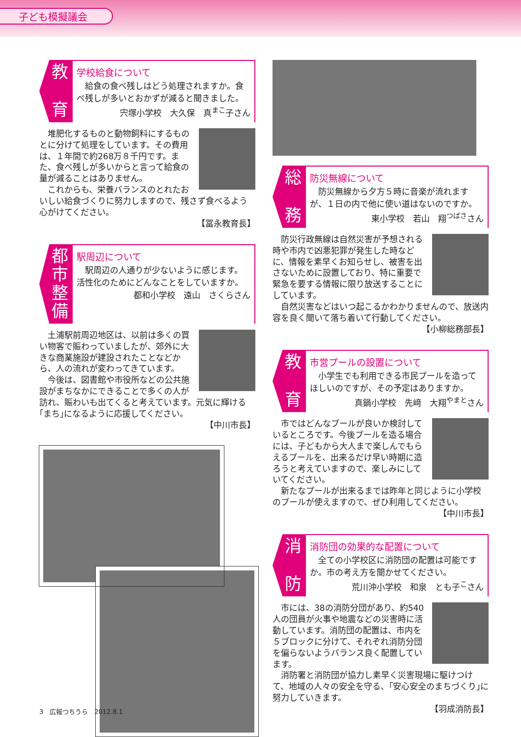子ども模擬議会
教
育
学校給食について
　給食の食べ残しはどう処理されますか。食べ残しが多いとおかずが減ると聞きました。
宍塚小学校　大久保　真<sup>まこ</sup>子さん
　堆肥化するものと動物飼料にするものとに分けて処理をしています。その費用は、１年間で約268万８千円です。また、食べ残しが多いからと言って給食の量が減ることはありません。
　これからも、栄養バランスのとれたおいしい給食づくりに努力しますので、残さず食べるよう心がけてください。
【冨永教育長】
都市整備
駅周辺について
　駅周辺の人通りが少ないように感じます。活性化のためにどんなことをしていますか。
都和小学校　遠山　さくらさん
　土浦駅前周辺地区は、以前は多くの買い物客で賑わっていましたが、郊外に大きな商業施設が建設されたことなどから、人の流れが変わってきています。
　今後は、図書館や市役所などの公共施設がまちなかにできることで多くの人が訪れ、賑わいも出てくると考えています。元気に輝ける｢まち｣になるように応援してください。
【中川市長】
総
務
防災無線について
　防災無線から夕方５時に音楽が流れますが、１日の内で他に使い道はないのですか。
東小学校　若山　翔<sup>つばさ</sup>さん
　防災行政無線は自然災害が予想される時や市内で凶悪犯罪が発生した時などに、情報を素早くお知らせし、被害を出さないために設置しており、特に重要で緊急を要する情報に限り放送することにしています。
　自然災害などはいつ起こるかわかりませんので、放送内容を良く聞いて落ち着いて行動してください。
【小柳総務部長】
教
育
市営プールの設置について
　小学生でも利用できる市民プールを造ってほしいのですが、その予定はありますか。
真鍋小学校　先﨑　大翔<sup>やまと</sup>さん
　市ではどんなプールが良いか検討しているところです。今後プールを造る場合には、子どもから大人まで楽しんでもらえるプールを、出来るだけ早い時期に造ろうと考えていますので、楽しみにしていてください。
　新たなプールが出来るまでは昨年と同じように小学校のプールが使えますので、ぜひ利用してください。
【中川市長】
消
防
消防団の効果的な配置について
　全ての小学校区に消防団の配置は可能ですか。市の考え方を聞かせてください。
荒川沖小学校　和泉　とも子<sup>こ</sup>さん
　市には、38の消防分団があり、約540人の団員が火事や地震などの災害時に活動しています。消防団の配置は、市内を５ブロックに分けて、それぞれ消防分団を偏らないようバランス良く配置しています。
　消防署と消防団が協力し素早く災害現場に駆けつけて、地域の人々の安全を守る、｢安心安全のまちづくり｣に努力していきます。
【羽成消防長】
3　広報つちうら　2012.8.1